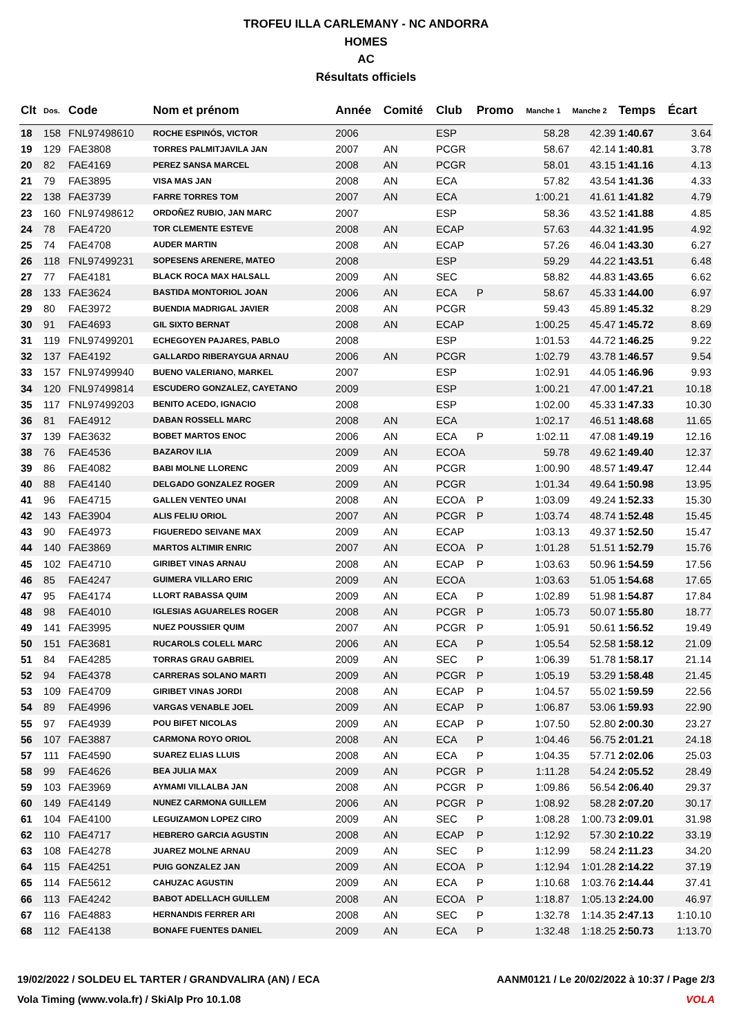TROFEU ILLA CARLEMANY - NC ANDORRA
HOMES
AC
Résultats officiels
| Clt | Dos. | Code | Nom et prénom | Année | Comité | Club | Promo | Manche 1 | Manche 2 | Temps | Écart |
| --- | --- | --- | --- | --- | --- | --- | --- | --- | --- | --- | --- |
| 18 | 158 | FNL97498610 | ROCHE ESPINÓS, VICTOR | 2006 | | ESP | | 58.28 | 42.39 | 1:40.67 | 3.64 |
| 19 | 129 | FAE3808 | TORRES PALMITJAVILA JAN | 2007 | AN | PCGR | | 58.67 | 42.14 | 1:40.81 | 3.78 |
| 20 | 82 | FAE4169 | PEREZ SANSA MARCEL | 2008 | AN | PCGR | | 58.01 | 43.15 | 1:41.16 | 4.13 |
| 21 | 79 | FAE3895 | VISA MAS JAN | 2008 | AN | ECA | | 57.82 | 43.54 | 1:41.36 | 4.33 |
| 22 | 138 | FAE3739 | FARRE TORRES TOM | 2007 | AN | ECA | | 1:00.21 | 41.61 | 1:41.82 | 4.79 |
| 23 | 160 | FNL97498612 | ORDOÑEZ RUBIO, JAN MARC | 2007 | | ESP | | 58.36 | 43.52 | 1:41.88 | 4.85 |
| 24 | 78 | FAE4720 | TOR CLEMENTE ESTEVE | 2008 | AN | ECAP | | 57.63 | 44.32 | 1:41.95 | 4.92 |
| 25 | 74 | FAE4708 | AUDER MARTIN | 2008 | AN | ECAP | | 57.26 | 46.04 | 1:43.30 | 6.27 |
| 26 | 118 | FNL97499231 | SOPESENS ARENERE, MATEO | 2008 | | ESP | | 59.29 | 44.22 | 1:43.51 | 6.48 |
| 27 | 77 | FAE4181 | BLACK ROCA MAX HALSALL | 2009 | AN | SEC | | 58.82 | 44.83 | 1:43.65 | 6.62 |
| 28 | 133 | FAE3624 | BASTIDA MONTORIOL JOAN | 2006 | AN | ECA | P | 58.67 | 45.33 | 1:44.00 | 6.97 |
| 29 | 80 | FAE3972 | BUENDIA MADRIGAL JAVIER | 2008 | AN | PCGR | | 59.43 | 45.89 | 1:45.32 | 8.29 |
| 30 | 91 | FAE4693 | GIL SIXTO BERNAT | 2008 | AN | ECAP | | 1:00.25 | 45.47 | 1:45.72 | 8.69 |
| 31 | 119 | FNL97499201 | ECHEGOYEN PAJARES, PABLO | 2008 | | ESP | | 1:01.53 | 44.72 | 1:46.25 | 9.22 |
| 32 | 137 | FAE4192 | GALLARDO RIBERAYGUA ARNAU | 2006 | AN | PCGR | | 1:02.79 | 43.78 | 1:46.57 | 9.54 |
| 33 | 157 | FNL97499940 | BUENO VALERIANO, MARKEL | 2007 | | ESP | | 1:02.91 | 44.05 | 1:46.96 | 9.93 |
| 34 | 120 | FNL97499814 | ESCUDERO GONZALEZ, CAYETANO | 2009 | | ESP | | 1:00.21 | 47.00 | 1:47.21 | 10.18 |
| 35 | 117 | FNL97499203 | BENITO ACEDO, IGNACIO | 2008 | | ESP | | 1:02.00 | 45.33 | 1:47.33 | 10.30 |
| 36 | 81 | FAE4912 | DABAN ROSSELL MARC | 2008 | AN | ECA | | 1:02.17 | 46.51 | 1:48.68 | 11.65 |
| 37 | 139 | FAE3632 | BOBET MARTOS ENOC | 2006 | AN | ECA | P | 1:02.11 | 47.08 | 1:49.19 | 12.16 |
| 38 | 76 | FAE4536 | BAZAROV ILIA | 2009 | AN | ECOA | | 59.78 | 49.62 | 1:49.40 | 12.37 |
| 39 | 86 | FAE4082 | BABI MOLNE LLORENC | 2009 | AN | PCGR | | 1:00.90 | 48.57 | 1:49.47 | 12.44 |
| 40 | 88 | FAE4140 | DELGADO GONZALEZ ROGER | 2009 | AN | PCGR | | 1:01.34 | 49.64 | 1:50.98 | 13.95 |
| 41 | 96 | FAE4715 | GALLEN VENTEO UNAI | 2008 | AN | ECOA | P | 1:03.09 | 49.24 | 1:52.33 | 15.30 |
| 42 | 143 | FAE3904 | ALIS FELIU ORIOL | 2007 | AN | PCGR | P | 1:03.74 | 48.74 | 1:52.48 | 15.45 |
| 43 | 90 | FAE4973 | FIGUEREDO SEIVANE MAX | 2009 | AN | ECAP | | 1:03.13 | 49.37 | 1:52.50 | 15.47 |
| 44 | 140 | FAE3869 | MARTOS ALTIMIR ENRIC | 2007 | AN | ECOA | P | 1:01.28 | 51.51 | 1:52.79 | 15.76 |
| 45 | 102 | FAE4710 | GIRIBET VINAS ARNAU | 2008 | AN | ECAP | P | 1:03.63 | 50.96 | 1:54.59 | 17.56 |
| 46 | 85 | FAE4247 | GUIMERA VILLARO ERIC | 2009 | AN | ECOA | | 1:03.63 | 51.05 | 1:54.68 | 17.65 |
| 47 | 95 | FAE4174 | LLORT RABASSA QUIM | 2009 | AN | ECA | P | 1:02.89 | 51.98 | 1:54.87 | 17.84 |
| 48 | 98 | FAE4010 | IGLESIAS AGUARELES ROGER | 2008 | AN | PCGR | P | 1:05.73 | 50.07 | 1:55.80 | 18.77 |
| 49 | 141 | FAE3995 | NUEZ POUSSIER QUIM | 2007 | AN | PCGR | P | 1:05.91 | 50.61 | 1:56.52 | 19.49 |
| 50 | 151 | FAE3681 | RUCAROLS COLELL MARC | 2006 | AN | ECA | P | 1:05.54 | 52.58 | 1:58.12 | 21.09 |
| 51 | 84 | FAE4285 | TORRAS GRAU GABRIEL | 2009 | AN | SEC | P | 1:06.39 | 51.78 | 1:58.17 | 21.14 |
| 52 | 94 | FAE4378 | CARRERAS SOLANO MARTI | 2009 | AN | PCGR | P | 1:05.19 | 53.29 | 1:58.48 | 21.45 |
| 53 | 109 | FAE4709 | GIRIBET VINAS JORDI | 2008 | AN | ECAP | P | 1:04.57 | 55.02 | 1:59.59 | 22.56 |
| 54 | 89 | FAE4996 | VARGAS VENABLE JOEL | 2009 | AN | ECAP | P | 1:06.87 | 53.06 | 1:59.93 | 22.90 |
| 55 | 97 | FAE4939 | POU BIFET NICOLAS | 2009 | AN | ECAP | P | 1:07.50 | 52.80 | 2:00.30 | 23.27 |
| 56 | 107 | FAE3887 | CARMONA ROYO ORIOL | 2008 | AN | ECA | P | 1:04.46 | 56.75 | 2:01.21 | 24.18 |
| 57 | 111 | FAE4590 | SUAREZ ELIAS LLUIS | 2008 | AN | ECA | P | 1:04.35 | 57.71 | 2:02.06 | 25.03 |
| 58 | 99 | FAE4626 | BEA JULIA MAX | 2009 | AN | PCGR | P | 1:11.28 | 54.24 | 2:05.52 | 28.49 |
| 59 | 103 | FAE3969 | AYMAMI VILLALBA JAN | 2008 | AN | PCGR | P | 1:09.86 | 56.54 | 2:06.40 | 29.37 |
| 60 | 149 | FAE4149 | NUNEZ CARMONA GUILLEM | 2006 | AN | PCGR | P | 1:08.92 | 58.28 | 2:07.20 | 30.17 |
| 61 | 104 | FAE4100 | LEGUIZAMON LOPEZ CIRO | 2009 | AN | SEC | P | 1:08.28 | 1:00.73 | 2:09.01 | 31.98 |
| 62 | 110 | FAE4717 | HEBRERO GARCIA AGUSTIN | 2008 | AN | ECAP | P | 1:12.92 | 57.30 | 2:10.22 | 33.19 |
| 63 | 108 | FAE4278 | JUAREZ MOLNE ARNAU | 2009 | AN | SEC | P | 1:12.99 | 58.24 | 2:11.23 | 34.20 |
| 64 | 115 | FAE4251 | PUIG GONZALEZ JAN | 2009 | AN | ECOA | P | 1:12.94 | 1:01.28 | 2:14.22 | 37.19 |
| 65 | 114 | FAE5612 | CAHUZAC AGUSTIN | 2009 | AN | ECA | P | 1:10.68 | 1:03.76 | 2:14.44 | 37.41 |
| 66 | 113 | FAE4242 | BABOT ADELLACH GUILLEM | 2008 | AN | ECOA | P | 1:18.87 | 1:05.13 | 2:24.00 | 46.97 |
| 67 | 116 | FAE4883 | HERNANDIS FERRER ARI | 2008 | AN | SEC | P | 1:32.78 | 1:14.35 | 2:47.13 | 1:10.10 |
| 68 | 112 | FAE4138 | BONAFE FUENTES DANIEL | 2009 | AN | ECA | P | 1:32.48 | 1:18.25 | 2:50.73 | 1:13.70 |
19/02/2022 / SOLDEU EL TARTER / GRANDVALIRA (AN) / ECA AANM0121 / Le 20/02/2022 à 10:37 / Page 2/3
Vola Timing (www.vola.fr) / SkiAlp Pro 10.1.08 VOLA